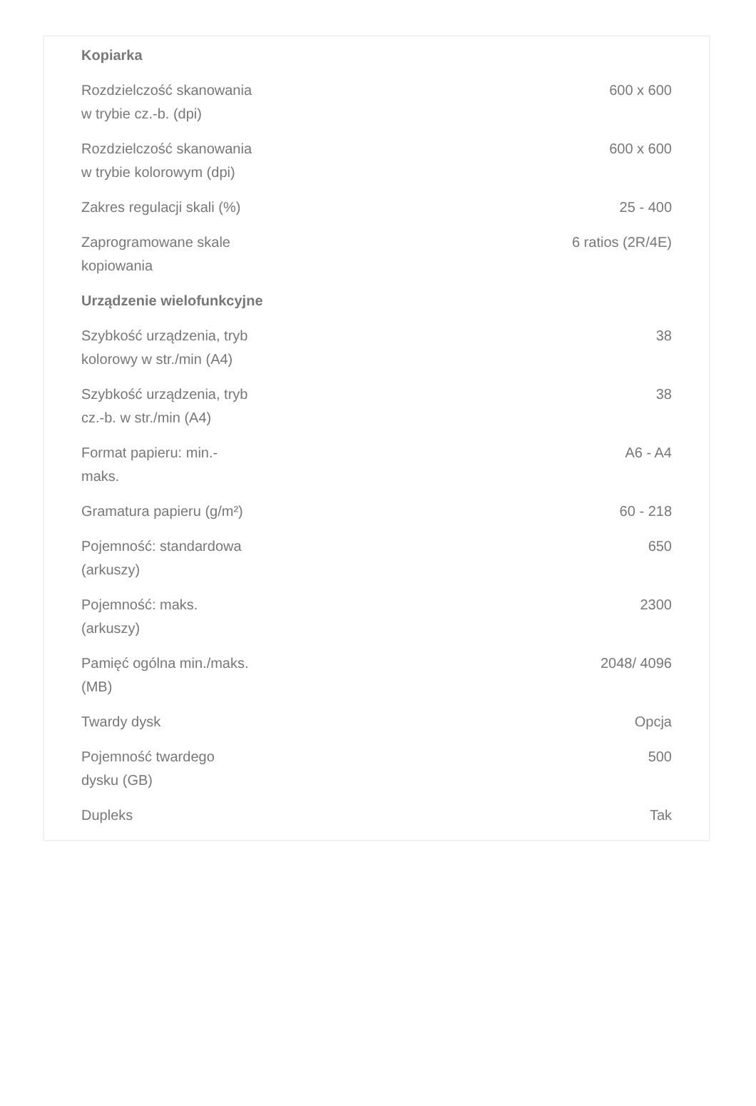| Kopiarka | |
| --- | --- |
| Rozdzielczość skanowania w trybie cz.-b. (dpi) | 600 x 600 |
| Rozdzielczość skanowania w trybie kolorowym (dpi) | 600 x 600 |
| Zakres regulacji skali (%) | 25 - 400 |
| Zaprogramowane skale kopiowania | 6 ratios (2R/4E) |
| Urządzenie wielofunkcyjne | |
| Szybkość urządzenia, tryb kolorowy w str./min (A4) | 38 |
| Szybkość urządzenia, tryb cz.-b. w str./min (A4) | 38 |
| Format papieru: min.-maks. | A6 - A4 |
| Gramatura papieru (g/m²) | 60 - 218 |
| Pojemność: standardowa (arkuszy) | 650 |
| Pojemność: maks. (arkuszy) | 2300 |
| Pamięć ogólna min./maks. (MB) | 2048/ 4096 |
| Twardy dysk | Opcja |
| Pojemność twardego dysku (GB) | 500 |
| Dupleks | Tak |